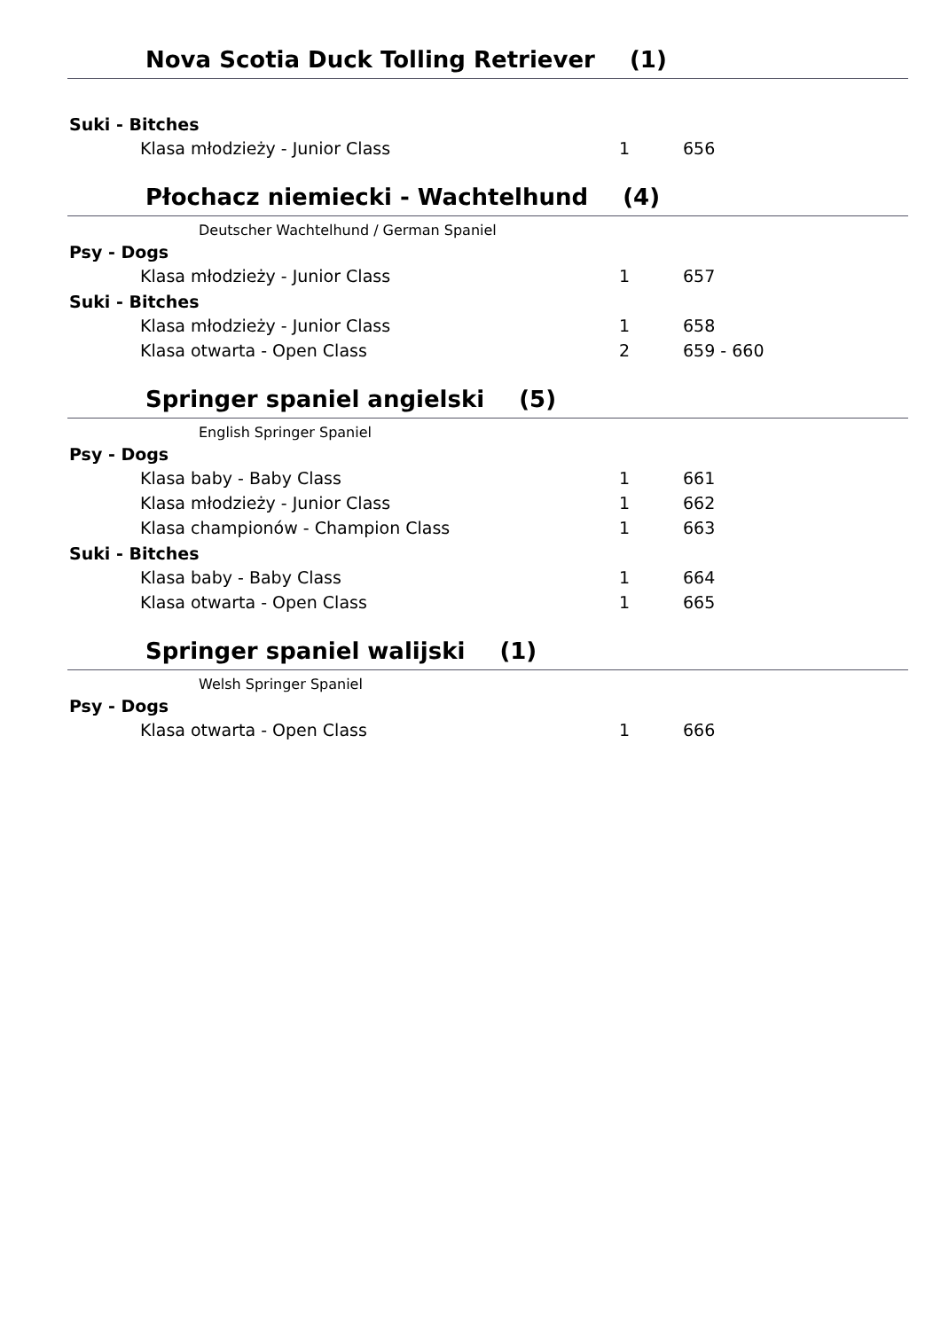Nova Scotia Duck Tolling Retriever (1)
| Suki - Bitches | | |
| --- | --- | --- |
| Klasa młodzieży - Junior Class | 1 | 656 |
Płochacz niemiecki - Wachtelhund (4)
Deutscher Wachtelhund / German Spaniel
| Psy - Dogs | | |
| --- | --- | --- |
| Klasa młodzieży - Junior Class | 1 | 657 |
| Suki - Bitches | | |
| Klasa młodzieży - Junior Class | 1 | 658 |
| Klasa otwarta - Open Class | 2 | 659 - 660 |
Springer spaniel angielski (5)
English Springer Spaniel
| Psy - Dogs | | |
| --- | --- | --- |
| Klasa baby - Baby Class | 1 | 661 |
| Klasa młodzieży - Junior Class | 1 | 662 |
| Klasa championów - Champion Class | 1 | 663 |
| Suki - Bitches | | |
| Klasa baby - Baby Class | 1 | 664 |
| Klasa otwarta - Open Class | 1 | 665 |
Springer spaniel walijski (1)
Welsh Springer Spaniel
| Psy - Dogs | | |
| --- | --- | --- |
| Klasa otwarta - Open Class | 1 | 666 |